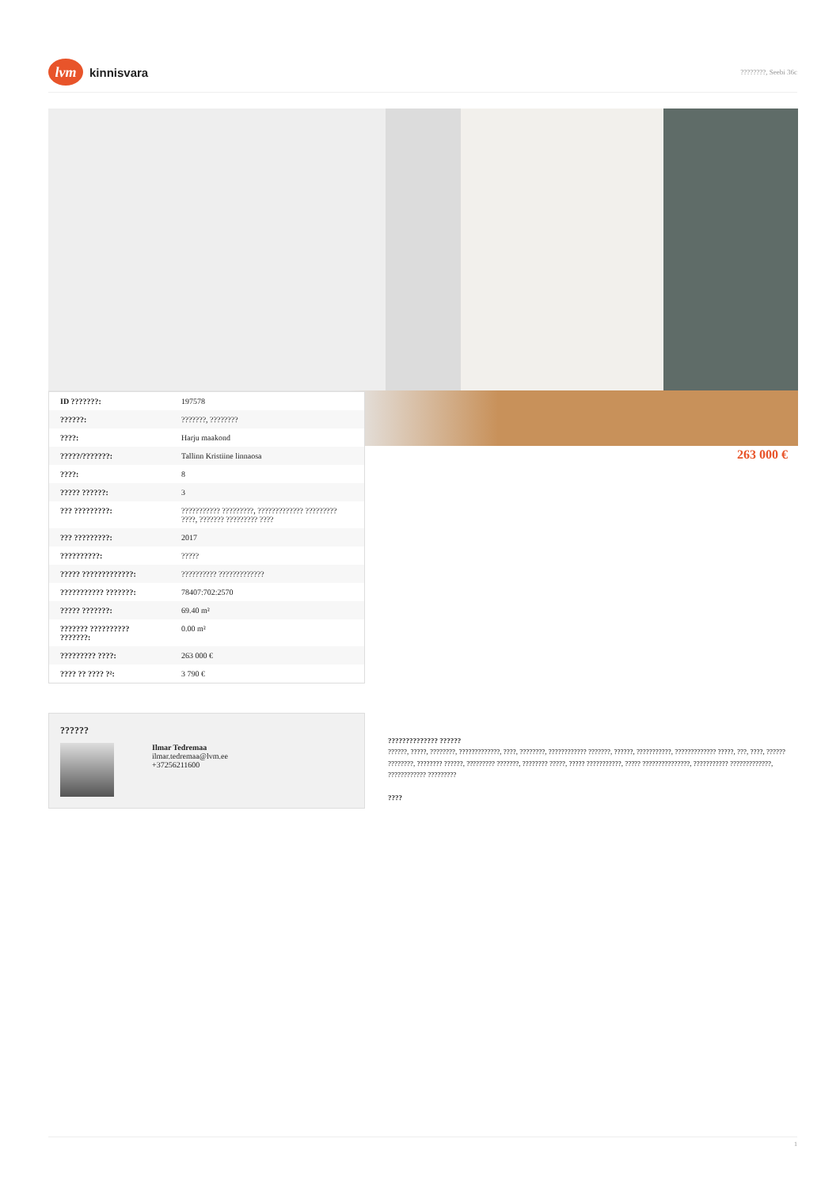lvm
kinnisvara
????????, Seebi 36c
| ID ???????: | 197578 |
| ??????: | ???????, ???????? |
| ????: | Harju maakond |
| ?????/???????: | Tallinn Kristiine linnaosa |
| ????: | 8 |
| ????? ??????: | 3 |
| ??? ?????????: | ??????????? ?????????, ????????????? ????????? ????, ??????? ????????? ???? |
| ??? ?????????: | 2017 |
| ??????????: | ????? |
| ????? ?????????????: | ?????????? ????????????? |
| ??????????? ???????: | 78407:702:2570 |
| ????? ???????: | 69.40 m² |
| ??????? ?????????? ???????: | 0.00 m² |
| ????????? ????: | 263 000 € |
| ???? ?? ???? ?²: | 3 790 € |
263 000 €
??????
Ilmar Tedremaa
ilmar.tedremaa@lvm.ee
+37256211600
?????????????? ??????
??????, ?????, ????????, ?????????????, ????, ????????, ???????????? ???????, ??????, ???????????, ????????????? ?????, ???, ????, ?????? ????????, ???????? ??????, ????????? ???????, ???????? ?????, ????? ???????????, ????? ???????????????, ??????????? ?????????????, ???????????? ?????????
????
1